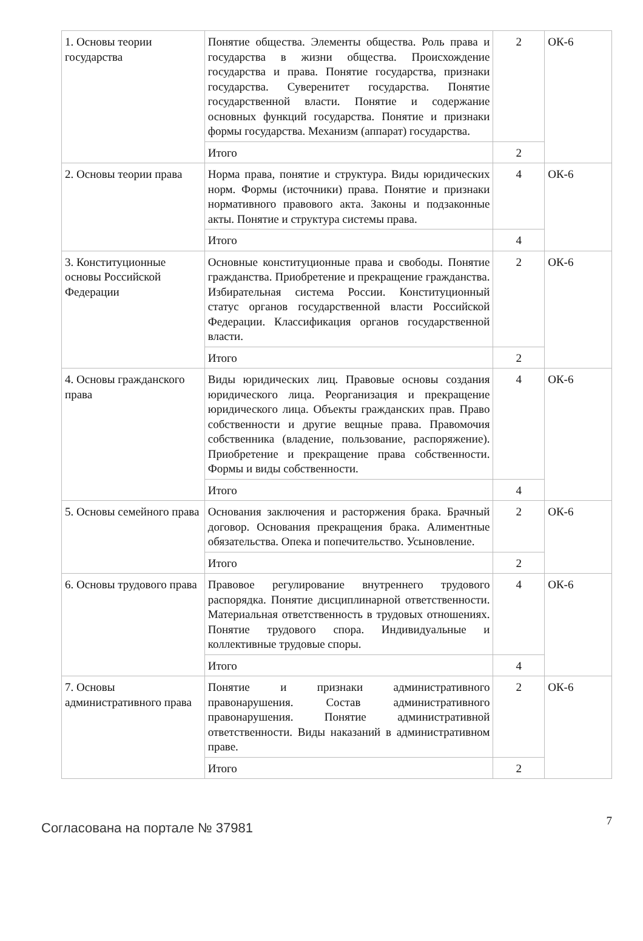| 1. Основы теории государства | Понятие общества. Элементы общества. Роль права и государства в жизни общества. Происхождение государства и права. Понятие государства, признаки государства. Суверенитет государства. Понятие государственной власти. Понятие и содержание основных функций государства. Понятие и признаки формы государства. Механизм (аппарат) государства. | 2 | ОК-6 |
| | Итого | 2 | |
| 2. Основы теории права | Норма права, понятие и структура. Виды юридических норм. Формы (источники) права. Понятие и признаки нормативного правового акта. Законы и подзаконные акты. Понятие и структура системы права. | 4 | ОК-6 |
| | Итого | 4 | |
| 3. Конституционные основы Российской Федерации | Основные конституционные права и свободы. Понятие гражданства. Приобретение и прекращение гражданства. Избирательная система России. Конституционный статус органов государственной власти Российской Федерации. Классификация органов государственной власти. | 2 | ОК-6 |
| | Итого | 2 | |
| 4. Основы гражданского права | Виды юридических лиц. Правовые основы создания юридического лица. Реорганизация и прекращение юридического лица. Объекты гражданских прав. Право собственности и другие вещные права. Правомочия собственника (владение, пользование, распоряжение). Приобретение и прекращение права собственности. Формы и виды собственности. | 4 | ОК-6 |
| | Итого | 4 | |
| 5. Основы семейного права | Основания заключения и расторжения брака. Брачный договор. Основания прекращения брака. Алиментные обязательства. Опека и попечительство. Усыновление. | 2 | ОК-6 |
| | Итого | 2 | |
| 6. Основы трудового права | Правовое регулирование внутреннего трудового распорядка. Понятие дисциплинарной ответственности. Материальная ответственность в трудовых отношениях. Понятие трудового спора. Индивидуальные и коллективные трудовые споры. | 4 | ОК-6 |
| | Итого | 4 | |
| 7. Основы административного права | Понятие и признаки административного правонарушения. Состав административного правонарушения. Понятие административной ответственности. Виды наказаний в административном праве. | 2 | ОК-6 |
| | Итого | 2 | |
Согласована на портале № 37981
7